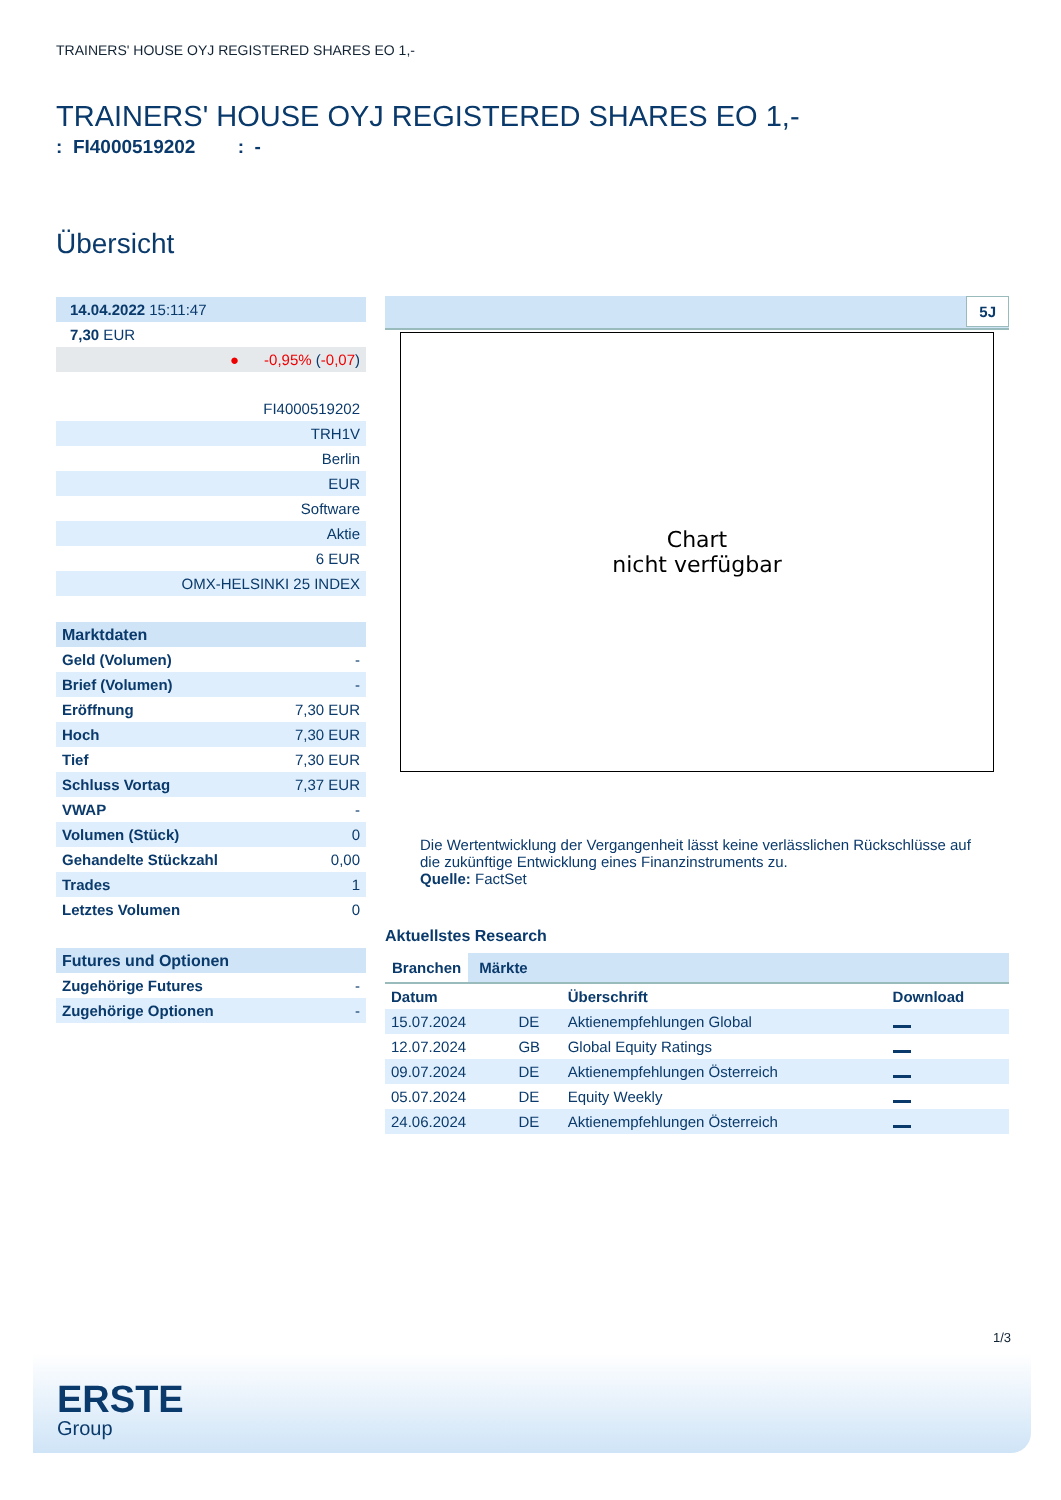TRAINERS' HOUSE OYJ REGISTERED SHARES EO 1,-
TRAINERS' HOUSE OYJ REGISTERED SHARES EO 1,-
: FI4000519202 : -
Übersicht
| 14.04.2022 15:11:47 |
| 7,30 EUR |
| ● -0,95% ( -0,07 ) |
| FI4000519202 |
| TRH1V |
| Berlin |
| EUR |
| Software |
| Aktie |
| 6 EUR |
| OMX-HELSINKI 25 INDEX |
| Marktdaten | |
| --- | --- |
| Geld (Volumen) | - |
| Brief (Volumen) | - |
| Eröffnung | 7,30 EUR |
| Hoch | 7,30 EUR |
| Tief | 7,30 EUR |
| Schluss Vortag | 7,37 EUR |
| VWAP | - |
| Volumen (Stück) | 0 |
| Gehandelte Stückzahl | 0,00 |
| Trades | 1 |
| Letztes Volumen | 0 |
| Futures und Optionen | |
| --- | --- |
| Zugehörige Futures | - |
| Zugehörige Optionen | - |
5J
Chart
nicht verfügbar
Die Wertentwicklung der Vergangenheit lässt keine verlässlichen Rückschlüsse auf die zukünftige Entwicklung eines Finanzinstruments zu.
Quelle: FactSet
Aktuellstes Research
Branchen Märkte
| Datum | | Überschrift | Download |
| --- | --- | --- | --- |
| 15.07.2024 | DE | Aktienempfehlungen Global | |
| 12.07.2024 | GB | Global Equity Ratings | |
| 09.07.2024 | DE | Aktienempfehlungen Österreich | |
| 05.07.2024 | DE | Equity Weekly | |
| 24.06.2024 | DE | Aktienempfehlungen Österreich | |
1/3
ERSTE
Group